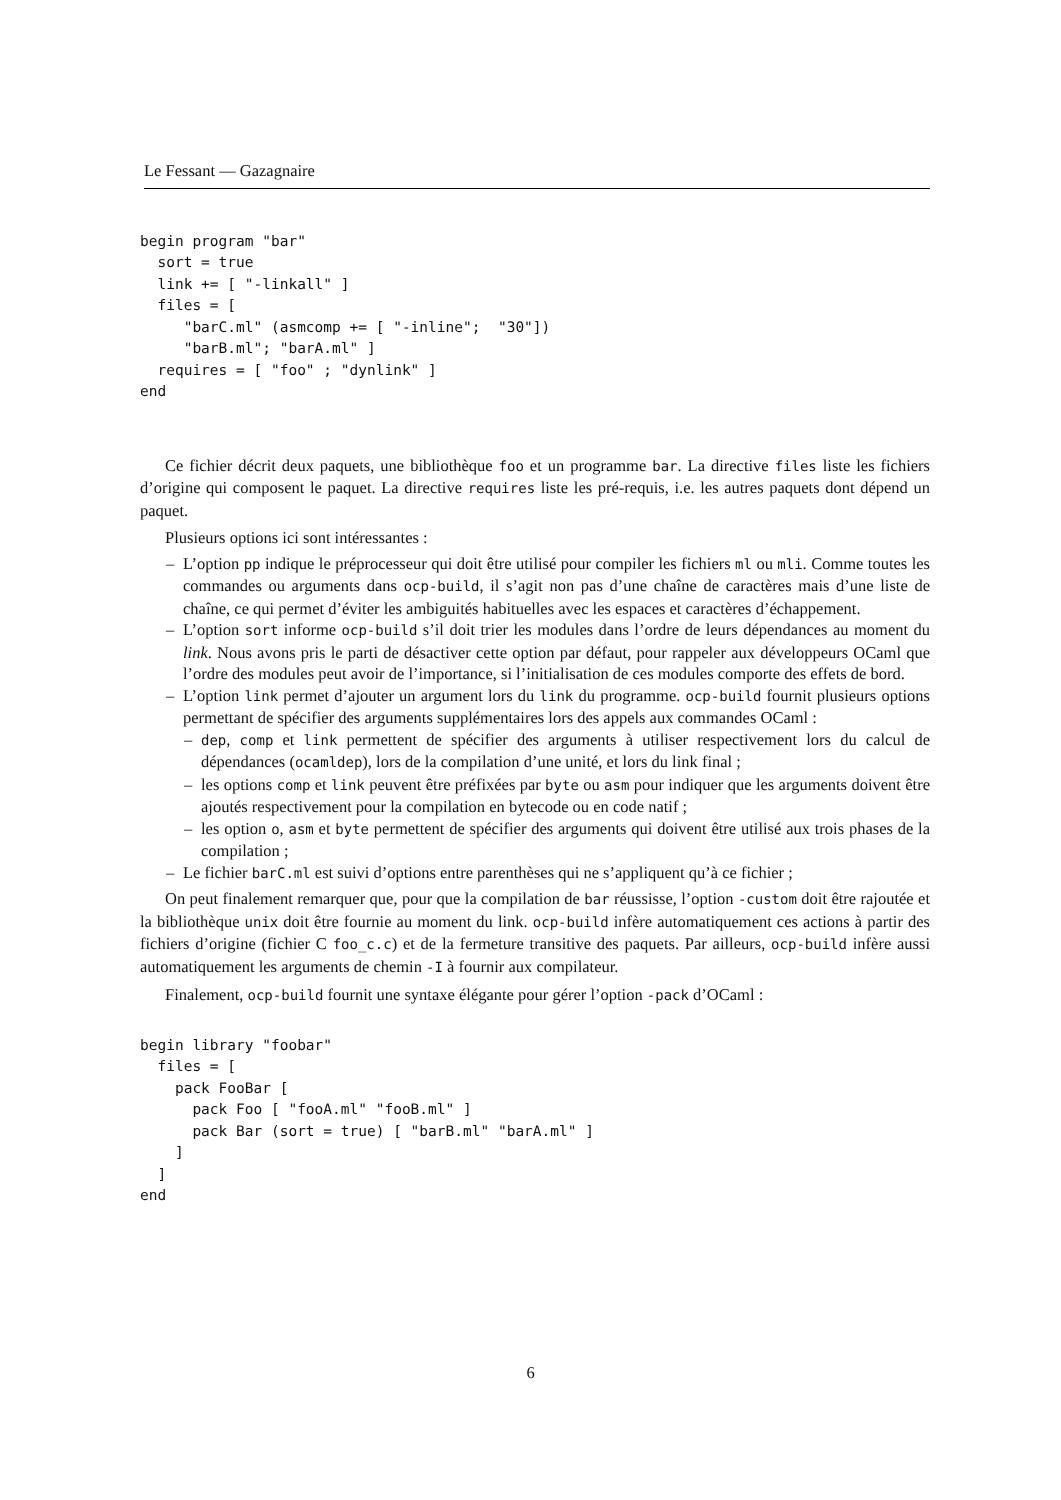Le Fessant — Gazagnaire
begin program "bar"
  sort = true
  link += [ "-linkall" ]
  files = [
     "barC.ml" (asmcomp += [ "-inline";  "30"])
     "barB.ml"; "barA.ml" ]
  requires = [ "foo" ; "dynlink" ]
end
Ce fichier décrit deux paquets, une bibliothèque foo et un programme bar. La directive files liste les fichiers d’origine qui composent le paquet. La directive requires liste les pré-requis, i.e. les autres paquets dont dépend un paquet.
Plusieurs options ici sont intéressantes :
– L’option pp indique le préprocesseur qui doit être utilisé pour compiler les fichiers ml ou mli. Comme toutes les commandes ou arguments dans ocp-build, il s’agit non pas d’une chaîne de caractères mais d’une liste de chaîne, ce qui permet d’éviter les ambiguités habituelles avec les espaces et caractères d’échappement.
– L’option sort informe ocp-build s’il doit trier les modules dans l’ordre de leurs dépendances au moment du link. Nous avons pris le parti de désactiver cette option par défaut, pour rappeler aux développeurs OCaml que l’ordre des modules peut avoir de l’importance, si l’initialisation de ces modules comporte des effets de bord.
– L’option link permet d’ajouter un argument lors du link du programme. ocp-build fournit plusieurs options permettant de spécifier des arguments supplémentaires lors des appels aux commandes OCaml :
– dep, comp et link permettent de spécifier des arguments à utiliser respectivement lors du calcul de dépendances (ocamldep), lors de la compilation d’une unité, et lors du link final ;
– les options comp et link peuvent être préfixées par byte ou asm pour indiquer que les arguments doivent être ajoutés respectivement pour la compilation en bytecode ou en code natif ;
– les option o, asm et byte permettent de spécifier des arguments qui doivent être utilisé aux trois phases de la compilation ;
– Le fichier barC.ml est suivi d’options entre parenthèses qui ne s’appliquent qu’à ce fichier ;
On peut finalement remarquer que, pour que la compilation de bar réussisse, l’option -custom doit être rajoutée et la bibliothèque unix doit être fournie au moment du link. ocp-build infère automatiquement ces actions à partir des fichiers d’origine (fichier C foo_c.c) et de la fermeture transitive des paquets. Par ailleurs, ocp-build infère aussi automatiquement les arguments de chemin -I à fournir aux compilateur.
Finalement, ocp-build fournit une syntaxe élégante pour gérer l’option -pack d’OCaml :
begin library "foobar"
  files = [
    pack FooBar [
      pack Foo [ "fooA.ml" "fooB.ml" ]
      pack Bar (sort = true) [ "barB.ml" "barA.ml" ]
    ]
  ]
end
6